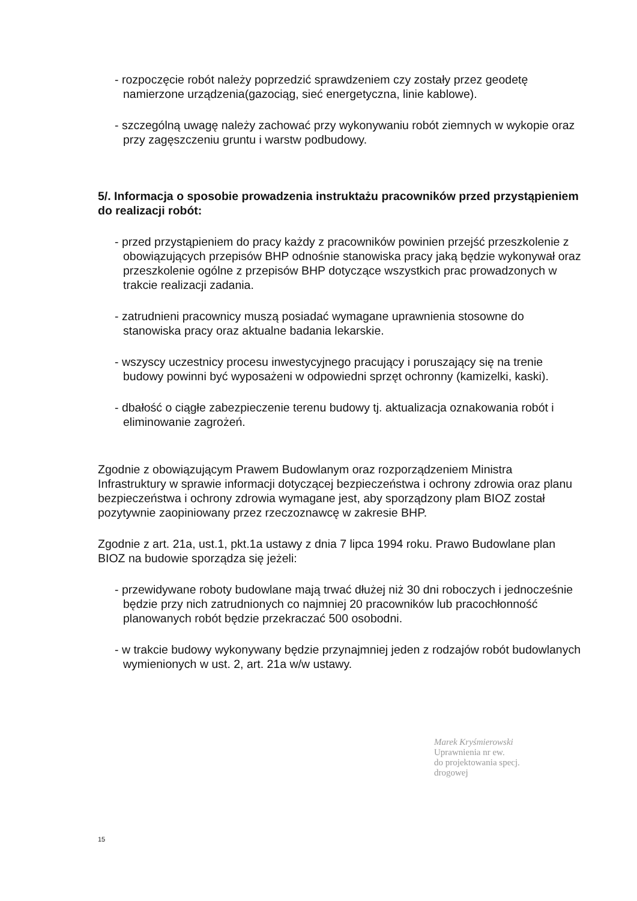- rozpoczęcie robót należy poprzedzić sprawdzeniem czy zostały przez geodetę namierzone urządzenia(gazociąg, sieć energetyczna, linie kablowe).
- szczególną uwagę należy zachować przy wykonywaniu robót ziemnych w wykopie oraz przy zagęszczeniu gruntu i warstw podbudowy.
5/. Informacja o sposobie prowadzenia instruktażu pracowników przed przystąpieniem do realizacji robót:
- przed przystąpieniem do pracy każdy z pracowników powinien przejść przeszkolenie z obowiązujących przepisów BHP odnośnie stanowiska pracy jaką będzie wykonywał oraz przeszkolenie ogólne z przepisów BHP dotyczące wszystkich prac prowadzonych w trakcie realizacji zadania.
- zatrudnieni pracownicy muszą posiadać wymagane uprawnienia stosowne do stanowiska pracy oraz aktualne badania lekarskie.
- wszyscy uczestnicy procesu inwestycyjnego pracujący i poruszający się na trenie budowy powinni być wyposażeni w odpowiedni sprzęt ochronny (kamizelki, kaski).
- dbałość o ciągłe zabezpieczenie terenu budowy tj. aktualizacja oznakowania robót i eliminowanie zagrożeń.
Zgodnie z obowiązującym Prawem Budowlanym oraz rozporządzeniem Ministra Infrastruktury w sprawie informacji dotyczącej bezpieczeństwa i ochrony zdrowia oraz planu bezpieczeństwa i ochrony zdrowia wymagane jest, aby sporządzony plam BIOZ został pozytywnie zaopiniowany przez rzeczoznawcę w zakresie BHP.
Zgodnie z art. 21a, ust.1, pkt.1a ustawy z dnia 7 lipca 1994 roku. Prawo Budowlane plan BIOZ na budowie sporządza się jeżeli:
- przewidywane roboty budowlane mają trwać dłużej niż 30 dni roboczych i jednocześnie będzie przy nich zatrudnionych co najmniej 20 pracowników lub pracochłonność planowanych robót będzie przekraczać 500 osobodni.
- w trakcie budowy wykonywany będzie przynajmniej jeden z rodzajów robót budowlanych wymienionych w ust. 2, art. 21a w/w ustawy.
Marek Kryśmierowski
Uprawnienia nr ew.
do projektowania specj.
drogowej
15